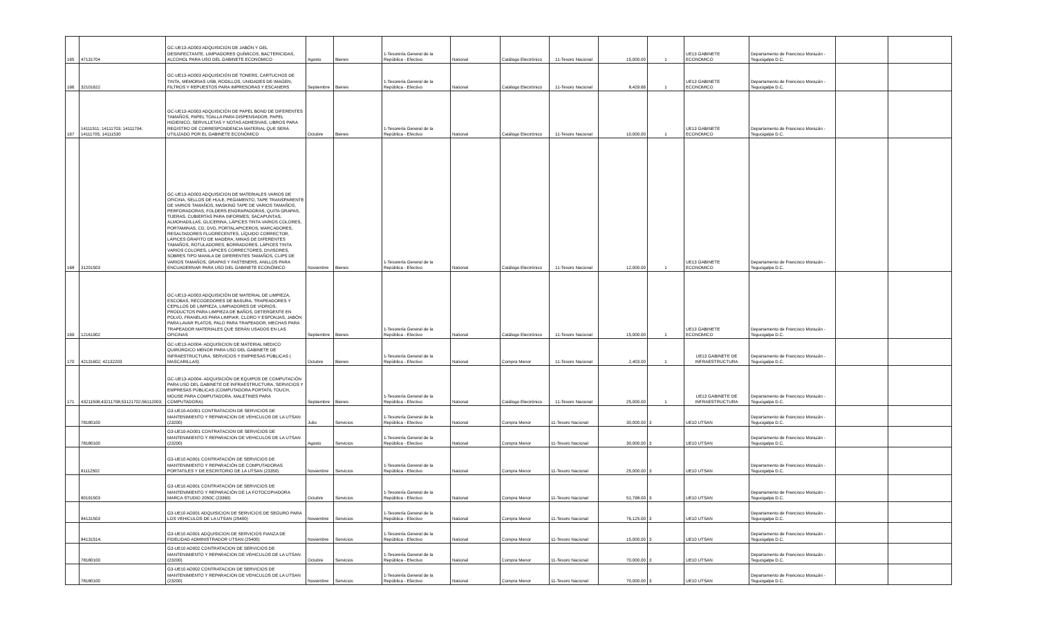| 165 | 47131704 | GC-UE13-AO003 ADQUISICION DE JABÓN Y GEL DESINFECTANTE, LIMPIADORES QUÍMICOS, BACTERICIDAS, ALCOHOL PARA USO DEL GABINETE ECONOMICO | Agosto | Bienes | 1-Tesorería General de la República - Efectivo | National | Catálogo Electrónico | 11-Tesoro Nacional | 15,000.00 | 1 | UE13 GABINETE ECONOMICO | Departamento de Francisco Morazán - Tegucigalpa D.C. | | |
| 166 | 32101622 | GC-UE13-AO003 ADQUISICIÓN DE TONERS, CARTUCHOS DE TINTA, MEMORIAS USB, RODILLOS, UNIDADES DE IMAGEN, FILTROS Y REPUESTOS PARA IMPRESORAS Y ESCANERS | Septiembre | Bienes | 1-Tesorería General de la República - Efectivo | National | Catálogo Electrónico | 11-Tesoro Nacional | 8,429.66 | 1 | UE13 GABINETE ECONOMICO | Departamento de Francisco Morazán - Tegucigalpa D.C. | | |
| 167 | 14111511; 14111703; 14111704; 14111705; 14111530 | GC-UE13-AO003 ADQUISICIÓN DE PAPEL BOND DE DIFERENTES TAMAÑOS, PAPEL TOALLA PARA DISPENSADOR, PAPEL HIGIENICO, SERVILLETAS Y NOTAS ADHESIVAS, LIBROS PARA REGISTRO DE CORRESPONDENCIA MATERIAL QUE SERÁ UTILIZADO POR EL GABINETE ECONÓMICO | Octubre | Bienes | 1-Tesorería General de la República - Efectivo | National | Catálogo Electrónico | 11-Tesoro Nacional | 10,000.00 | 1 | UE13 GABINETE ECONOMICO | Departamento de Francisco Morazán - Tegucigalpa D.C. | | |
| 168 | 31201503 | GC-UE13-AO003 ADQUISICION DE MATERIALES VARIOS DE OFICINA, SELLOS DE HULE, PEGAMENTO, TAPE TRANSPARENTE DE VARIOS TAMAÑOS, MASKING TAPE DE VARIOS TAMAÑOS, PERFORADORAS, FOLDERS ENGRAPADORAS, QUITA GRAPAS, TIJERAS, CUBIERTAS PARA INFORMES; SACAPUNTAS, ALMOHADILLAS, GLICERINA, LÁPICES TINTA VARIOS COLORES, PORTAMINAS, CD, DVD, PORTALAPICEROS, MARCADORES, RESALTADORES FLUORECENTES, LÍQUIDO CORRECTOR, LÁPICES GRAFITO DE MADERA, MINAS DE DIFERENTES TAMAÑOS, ROTULADORES, BORRADORES, LÁPICES TINTA VARIOS COLORES, LÁPICES CORRECTORES, DIVISORES, SOBRES TIPO MANILA DE DIFERENTES TAMAÑOS, CLIPS DE VARIOS TAMAÑOS, GRAPAS Y FASTENERS, ANILLOS PARA ENCUADERNAR PARA USO DEL GABINETE ECONÓMICO | Noviembre | Bienes | 1-Tesorería General de la República - Efectivo | National | Catálogo Electrónico | 11-Tesoro Nacional | 12,000.00 | 1 | UE13 GABINETE ECONOMICO | Departamento de Francisco Morazán - Tegucigalpa D.C. | | |
| 169 | 12161902 | GC-UE13-AO003 ADQUISICIÓN DE MATERIAL DE LIMPIEZA, ESCOBAS, RECOGEDORES DE BASURA, TRAPEADORES Y CEPILLOS DE LIMPIEZA, LIMPIADORES DE VIDRIOS, PRODUCTOS PARA LIMPIEZA DE BAÑOS, DETERGENTE EN POLVO, FRANELAS PARA LIMPIAR, CLORO Y ESPONJAS, JABÓN PARA LAVAR PLATOS, PALO PARA TRAPEADOR, MECHAS PARA TRAPEADOR MATERIALES QUE SERÁN USADOS EN LAS OFICINAS | Septiembre | Bienes | 1-Tesorería General de la República - Efectivo | National | Catálogo Electrónico | 11-Tesoro Nacional | 15,000.00 | 1 | UE13 GABINETE ECONOMICO | Departamento de Francisco Morazán - Tegucigalpa D.C. | | |
| 170 | 42131602; 42132203 | GC-UE13-AO004- ADQUISICION DE MATERIAL MEDICO QUIRÚRGICO MENOR PARA USO DEL GABINETE DE INFRAESTRUCTURA, SERVICIOS Y EMPRESAS PÚBLICAS ( MASCARILLAS) | Octubre | Bienes | 1-Tesorería General de la República - Efectivo | National | Compra Menor | 11-Tesoro Nacional | 2,403.00 | 1 | UE13 GABINETE DE INFRAESTRUCTURA | Departamento de Francisco Morazán - Tegucigalpa D.C. | | |
| 171 | 43211508;43211708;53121702;56112003; | GC-UE13-AO004- ADQUISICIÓN DE EQUIPOS DE COMPUTACIÓN PARA USO DEL GABINETE DE INFRAESTRUCTURA, SERVICIOS Y EMPRESAS PÚBLICAS (COMPUTADORA PORTATIL TOUCH, MOUSE PARA COMPUTADORA, MALETINES PARA COMPUTADORA). | Septiembre | Bienes | 1-Tesorería General de la República - Efectivo | National | Catálogo Electrónico | 11-Tesoro Nacional | 25,000.00 | 1 | UE13 GABINETE DE INFRAESTRUCTURA | Departamento de Francisco Morazán - Tegucigalpa D.C. | | |
| | 78180100 | G3-UE10-AO001 CONTRATACION DE SERVICIOS DE MANTENIMIENTO Y REPARACION DE VEHICULOS DE LA UTSAN (23200) | Julio | Servicios | 1-Tesorería General de la República - Efectivo | National | Compra Menor | 11-Tesoro Nacional | 30,000.00 | 3 | UE10 UTSAN | Departamento de Francisco Morazán - Tegucigalpa D.C. | | |
| | 78180100 | G3-UE10-AO001 CONTRATACION DE SERVICIOS DE MANTENIMIENTO Y REPARACION DE VEHICULOS DE LA UTSAN (23200) | Agosto | Servicios | 1-Tesorería General de la República - Efectivo | National | Compra Menor | 11-Tesoro Nacional | 30,000.00 | 3 | UE10 UTSAN | Departamento de Francisco Morazán - Tegucigalpa D.C. | | |
| | 81112502 | G3-UE10 AO001 CONTRATACIÓN DE SERVICIOS DE MANTENIMIENTO Y REPARACIÓN DE COMPUTADORAS PORTATILES Y DE ESCRITORIO DE LA UTSAN (23350) | Noviembre | Servicios | 1-Tesorería General de la República - Efectivo | National | Compra Menor | 11-Tesoro Nacional | 25,000.00 | 3 | UE10 UTSAN | Departamento de Francisco Morazán - Tegucigalpa D.C. | | |
| | 80191503 | G3-UE10 AO001 CONTRATACIÓN DE SERVICIOS DE MANTENIMIENTO Y REPARACIÓN DE LA FOTOCOPIADORA MARCA STUDIO 2050C (23360) | Octubre | Servicios | 1-Tesorería General de la República - Efectivo | National | Compra Menor | 11-Tesoro Nacional | 51,798.00 | 3 | UE10 UTSAN | Departamento de Francisco Morazán - Tegucigalpa D.C. | | |
| | 84131503 | G3-UE10 AO001 ADQUISICION DE SERVICIOS DE SEGURO PARA LOS VEHICULOS DE LA UTSAN (25400) | Noviembre | Servicios | 1-Tesorería General de la República - Efectivo | National | Compra Menor | 11-Tesoro Nacional | 76,125.00 | 3 | UE10 UTSAN | Departamento de Francisco Morazán - Tegucigalpa D.C. | | |
| | 84131514; | G3-UE10 AO001 ADQUISICION DE SERVICIOS FIANZA DE FIDELIDAD ADMINISTRADOR UTSAN (25400) | Noviembre | Servicios | 1-Tesorería General de la República - Efectivo | National | Compra Menor | 11-Tesoro Nacional | 15,000.00 | 3 | UE10 UTSAN | Departamento de Francisco Morazán - Tegucigalpa D.C. | | |
| | 78180100 | G3-UE10 AO002 CONTRATACION DE SERVICIOS DE MANTENIMIENTO Y REPARACION DE VEHICULOS DE LA UTSAN (23200) | Octubre | Servicios | 1-Tesorería General de la República - Efectivo | National | Compra Menor | 11-Tesoro Nacional | 70,000.00 | 3 | UE10 UTSAN | Departamento de Francisco Morazán - Tegucigalpa D.C. | | |
| | 78180100 | G3-UE10 AO002 CONTRATACION DE SERVICIOS DE MANTENIMIENTO Y REPARACION DE VEHICULOS DE LA UTSAN (23200) | Noviembre | Servicios | 1-Tesorería General de la República - Efectivo | National | Compra Menor | 11-Tesoro Nacional | 70,000.00 | 3 | UE10 UTSAN | Departamento de Francisco Morazán - Tegucigalpa D.C. | | |